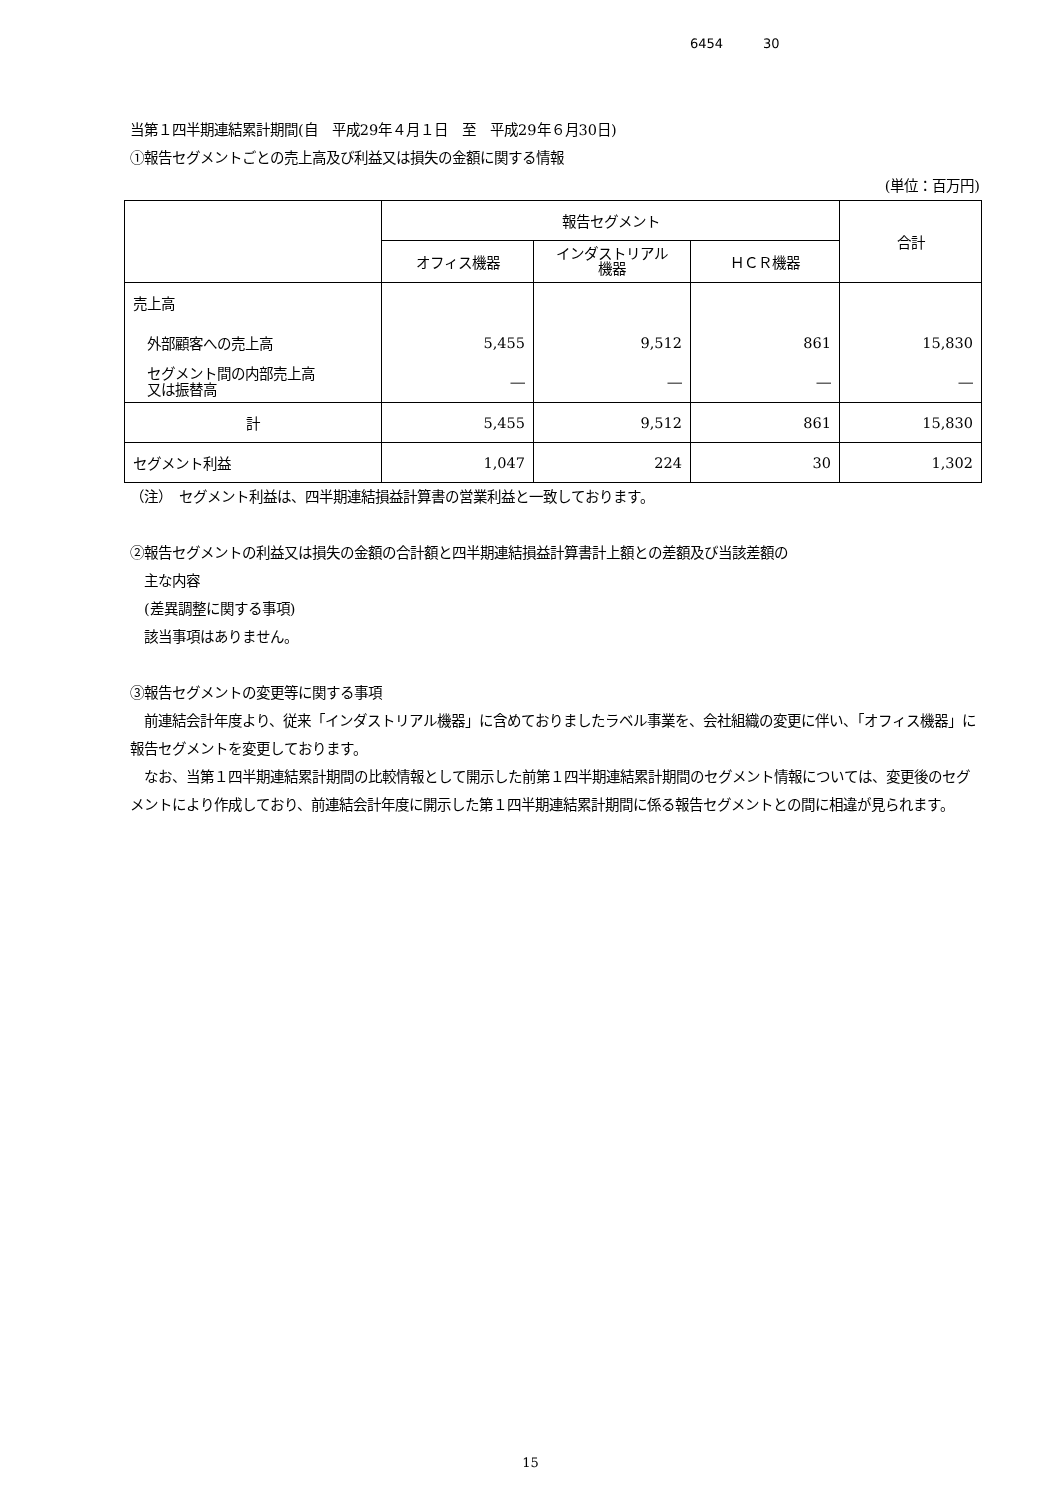6454 30
当第１四半期連結累計期間(自　平成29年４月１日　至　平成29年６月30日)
①報告セグメントごとの売上高及び利益又は損失の金額に関する情報
(単位：百万円)
| | 報告セグメント | | | 合計 |
| --- | --- | --- | --- | --- |
| | オフィス機器 | インダストリアル 機器 | ＨＣＲ機器 | |
| 売上高 | | | | |
| 外部顧客への売上高 | 5,455 | 9,512 | 861 | 15,830 |
| セグメント間の内部売上高 又は振替高 | ― | ― | ― | ― |
| 計 | 5,455 | 9,512 | 861 | 15,830 |
| セグメント利益 | 1,047 | 224 | 30 | 1,302 |
（注）　セグメント利益は、四半期連結損益計算書の営業利益と一致しております。
②報告セグメントの利益又は損失の金額の合計額と四半期連結損益計算書計上額との差額及び当該差額の
　主な内容
　(差異調整に関する事項)
　該当事項はありません。
③報告セグメントの変更等に関する事項
　前連結会計年度より、従来「インダストリアル機器」に含めておりましたラベル事業を、会社組織の変更に伴い、「オフィス機器」に報告セグメントを変更しております。
　なお、当第１四半期連結累計期間の比較情報として開示した前第１四半期連結累計期間のセグメント情報については、変更後のセグメントにより作成しており、前連結会計年度に開示した第１四半期連結累計期間に係る報告セグメントとの間に相違が見られます。
15